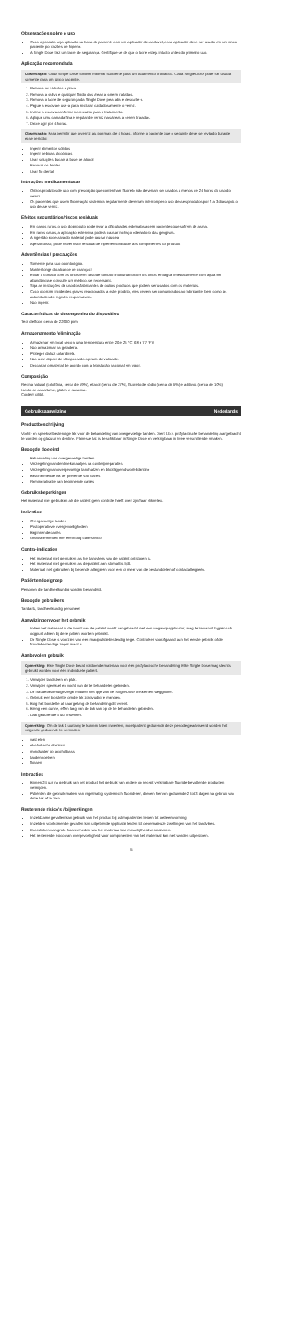Observações sobre o uso
Caso o produto seja aplicado na boca do paciente com um aplicador descartável, esse aplicador deve ser usado em um único paciente por razões de higiene.
A Single Dose traz um lacre de segurança. Certifique-se de que o lacre esteja intacto antes do primeiro uso.
Aplicação recomendada
Observação: Cada Single Dose contém material suficiente para um tratamento profilático. Cada Single Dose pode ser usada somente para um único paciente.
1. Remova os cálculos e placa.
2. Remova a saliva e qualquer fluido das áreas a serem tratadas.
3. Remova o lacre de segurança da Single Dose pela aba e descarte-o.
4. Pegue a escova e use-a para misturar cuidadosamente o verniz.
5. Incline a escova conforme necessário para o tratamento.
6. Aplique uma camada fina e regular de verniz nas áreas a serem tratadas.
7. Deixe agir por 4 horas.
Observação: Para permitir que o verniz aja por mais de 4 horas, informe o paciente que o seguinte deve ser evitado durante esse período:
Ingerir alimentos sólidos
Ingerir bebidas alcoólicas
Usar soluções bucais à base de álcool
Escovar os dentes
Usar fio dental
Interações medicamentosas
Outros produtos de uso com prescrição que contenham fluoreto não deveriam ser usados a menos de 24 horas do uso do verniz.
Os pacientes que usem fluoretação sistêmica regularmente deveriam interromper o uso desses produtos por 2 a 3 dias após o uso desse verniz.
Efeitos secundários/riscos residuais
Em casos raros, o uso do produto pode levar a dificuldades edematosas em pacientes que sofrem de asma.
Em raros casos, a aplicação extensiva poderá causar inchaço edematoso das gengivas.
A ingestão excessiva do material pode causar náusea.
Apesar disso, pode haver risco residual de hipersensibilidade aos componentes do produto.
Advertências / precauções
Somente para uso odontológico.
Manter longe do alcance de crianças!
Evitar o contato com os olhos! Em caso de contato involuntário com os olhos, enxágue imediatamente com água em abundância e consulte um médico, se necessário.
Siga as instruções de uso dos fabricantes de outros produtos que podem ser usados com os materiais.
Caso ocorram incidentes graves relacionados a este produto, eles devem ser comunicados ao fabricante, bem como às autoridades de registro responsáveis.
Não ingerir.
Características de desempenho do dispositivo
Teor de flúor: cerca de 22600 ppm
Armazenamento /eliminação
Armazenar em local seco a uma temperatura entre 20 e 25 °C (68 e 77 °F)!
Não armazenar na geladeira.
Proteger da luz solar direta.
Não usar depois de ultrapassado o prazo de validade.
Descartar o material de acordo com a legislação nacional em vigor.
Composição
Resina natural (colofônia, cerca de 59%), etanol (cerca de 27%), fluoreto de sódio (cerca de 5%) e aditivos (cerca de 10%)
Isento de aspartame, glúten e sacarina.
Contém xilitol.
Gebruiksaanwijzing Nederlands
Productbeschrijving
Vocht- en speekselbestendige lak voor de behandeling van overgevoelige tanden. Dient t.b.v. profylactische behandeling aangebracht te worden op glazuur en dentine. Flairesse lak is beschikbaar in Single Dose en verkrijgbaar in twee verschillende smaken.
Beoogde doeleind
Behandeling van overgevoelige tanden
Verzegeling van dentinekanaaltjes na caviteitpreparaties
Verzegeling van overgevoelige tandhalzen en blootliggend wortelidentine
Beschermende lak ter preventie van cariës
Remineralisatie van beginnende cariës
Gebruiksbeperkingen
Het materiaal niet gebruiken als de patiënt geen controle heeft over zijn/haar slikreflex.
Indicaties
Overgevoelige tanden
Postoperatieve overgevoeligheden
Beginnende cariës
Gebitselementen met een hoog cariësrisico
Contra-indicaties
Het materiaal niet gebruiken als het tandvlees van de patiënt ontstoken is.
Het materiaal niet gebruiken als de patiënt aan stomatitis lijdt.
Materiaal niet gebruiken bij bekende allergieën voor een of meer van de bestanddelen of contactallergieën.
Patiëntendoelgroep
Personen die tandheelkundig worden behandeld.
Beoogde gebruikers
Tandarts, tandheelkundig personeel
Aanwijzingen voor het gebruik
Indien het materiaal in de mond van de patiënt wordt aangebracht met een wegwerpapplicator, mag deze vanuit hygiënisch oogpunt alleen bij deze patiënt worden gebruikt.
De Single Dose is voorzien van een manipulatiebestendig zegel. Controleer voorafgaand aan het eerste gebruik of de fraudebestendige zegel intact is.
Aanbevolen gebruik
Opmerking: Elke Single Dose bevat voldoende materiaal voor één profylactische behandeling. Elke Single Dose mag slechts gebruikt worden voor één individuele patiënt.
1. Verwijder tandsteen en plak.
2. Verwijder speeksel en vocht van de te behandelen gebieden.
3. De fraudebestendige zegel middels het lipje van de Single Dose trekken en weggooien.
4. Gebruik een borsteltje om de lak zorgvuldig te mengen.
5. Buig het borsteltje al naar gelang de behandeling dit vereist.
6. Breng een dunne, effen laag van de lak aan op de te behandelen gebieden.
7. Laat gedurende 4 uur inwerken.
Opmerking: Om de lak 4 uur lang te kunnen laten inwerken, moet patiënt gedurende deze periode geadviseerd worden het volgende gedurende te vermijden:
vast eten
alcoholische dranken
mondwater op alcoholbasis
tandenpoetsen
flossen
Interacties
Binnen 24 uur na gebruik van het product het gebruik van andere op recept verkrijgbare fluoride-bevattende producten vermijden.
Patiënten die gebruik maken van regelmatig, systemisch fluorideren, dienen hiervan gedurende 2 tot 3 dagen na gebruik van deze lak af te zien.
Resterende risico's / bijwerkingen
In zeldzame gevallen kan gebruik van het product bij astmapatiënten leiden tot oedeemvorming.
In zelden voorkomende gevallen kan uitgebreide applicatie leiden tot oedemateuze zwellingen van het tandvlees.
Doorslikken van grote hoeveelheden van het materiaal kan misselijkheid veroorzaken.
Het resterende risico van overgevoeligheid voor componenten van het materiaal kan niet worden uitgesloten.
5